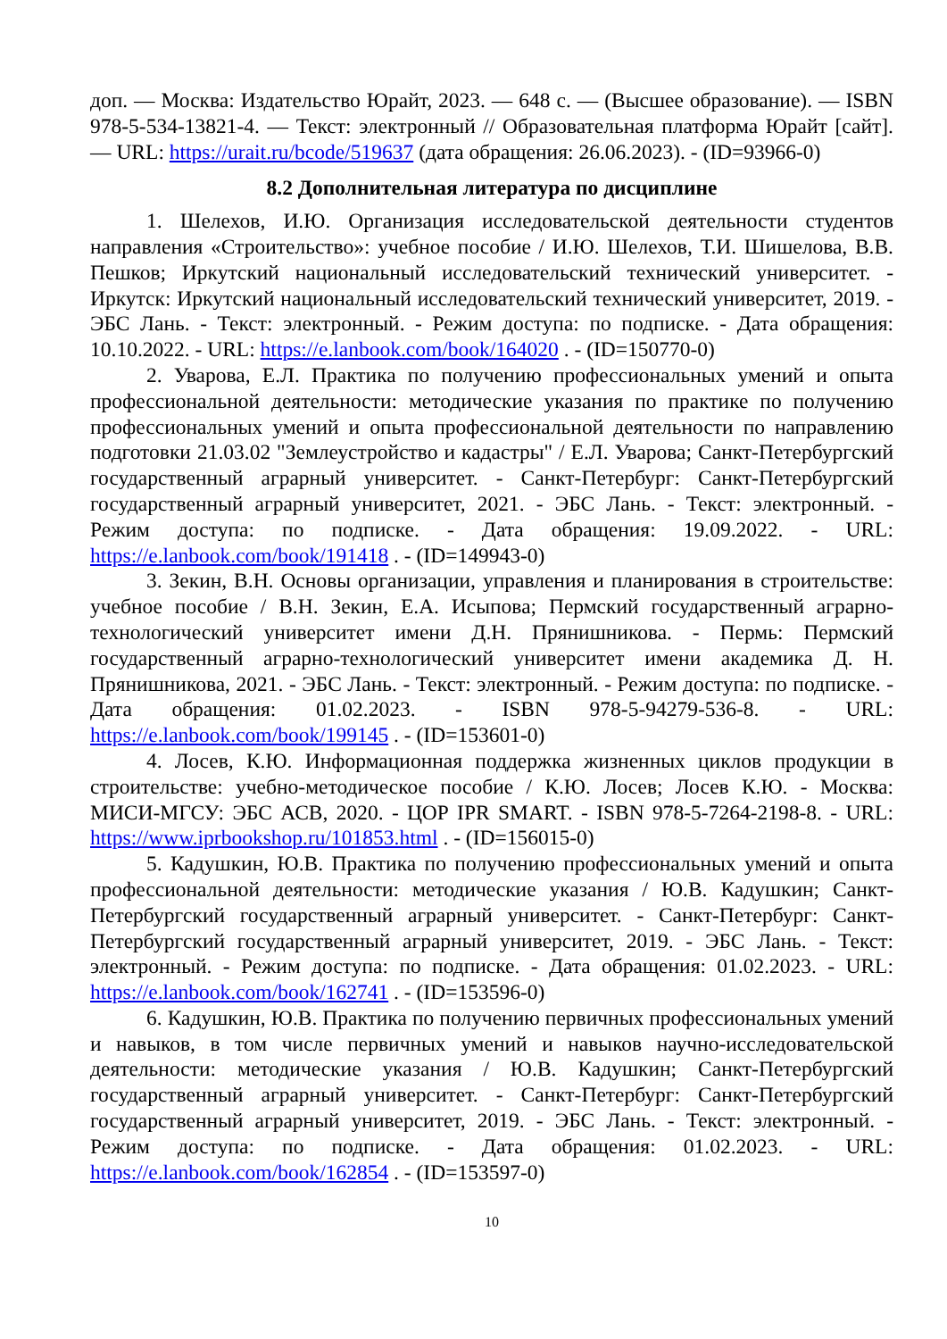доп. — Москва: Издательство Юрайт, 2023. — 648 с. — (Высшее образование). — ISBN 978-5-534-13821-4. — Текст: электронный // Образовательная платформа Юрайт [сайт]. — URL: https://urait.ru/bcode/519637 (дата обращения: 26.06.2023). - (ID=93966-0)
8.2 Дополнительная литература по дисциплине
1. Шелехов, И.Ю. Организация исследовательской деятельности студентов направления «Строительство»: учебное пособие / И.Ю. Шелехов, Т.И. Шишелова, В.В. Пешков; Иркутский национальный исследовательский технический университет. - Иркутск: Иркутский национальный исследовательский технический университет, 2019. - ЭБС Лань. - Текст: электронный. - Режим доступа: по подписке. - Дата обращения: 10.10.2022. - URL: https://e.lanbook.com/book/164020 . - (ID=150770-0)
2. Уварова, Е.Л. Практика по получению профессиональных умений и опыта профессиональной деятельности: методические указания по практике по получению профессиональных умений и опыта профессиональной деятельности по направлению подготовки 21.03.02 "Землеустройство и кадастры" / Е.Л. Уварова; Санкт-Петербургский государственный аграрный университет. - Санкт-Петербург: Санкт-Петербургский государственный аграрный университет, 2021. - ЭБС Лань. - Текст: электронный. - Режим доступа: по подписке. - Дата обращения: 19.09.2022. - URL: https://e.lanbook.com/book/191418 . - (ID=149943-0)
3. Зекин, В.Н. Основы организации, управления и планирования в строительстве: учебное пособие / В.Н. Зекин, Е.А. Исыпова; Пермский государственный аграрно-технологический университет имени Д.Н. Прянишникова. - Пермь: Пермский государственный аграрно-технологический университет имени академика Д. Н. Прянишникова, 2021. - ЭБС Лань. - Текст: электронный. - Режим доступа: по подписке. - Дата обращения: 01.02.2023. - ISBN 978-5-94279-536-8. - URL: https://e.lanbook.com/book/199145 . - (ID=153601-0)
4. Лосев, К.Ю. Информационная поддержка жизненных циклов продукции в строительстве: учебно-методическое пособие / К.Ю. Лосев; Лосев К.Ю. - Москва: МИСИ-МГСУ: ЭБС АСВ, 2020. - ЦОР IPR SMART. - ISBN 978-5-7264-2198-8. - URL: https://www.iprbookshop.ru/101853.html . - (ID=156015-0)
5. Кадушкин, Ю.В. Практика по получению профессиональных умений и опыта профессиональной деятельности: методические указания / Ю.В. Кадушкин; Санкт-Петербургский государственный аграрный университет. - Санкт-Петербург: Санкт-Петербургский государственный аграрный университет, 2019. - ЭБС Лань. - Текст: электронный. - Режим доступа: по подписке. - Дата обращения: 01.02.2023. - URL: https://e.lanbook.com/book/162741 . - (ID=153596-0)
6. Кадушкин, Ю.В. Практика по получению первичных профессиональных умений и навыков, в том числе первичных умений и навыков научно-исследовательской деятельности: методические указания / Ю.В. Кадушкин; Санкт-Петербургский государственный аграрный университет. - Санкт-Петербург: Санкт-Петербургский государственный аграрный университет, 2019. - ЭБС Лань. - Текст: электронный. - Режим доступа: по подписке. - Дата обращения: 01.02.2023. - URL: https://e.lanbook.com/book/162854 . - (ID=153597-0)
10